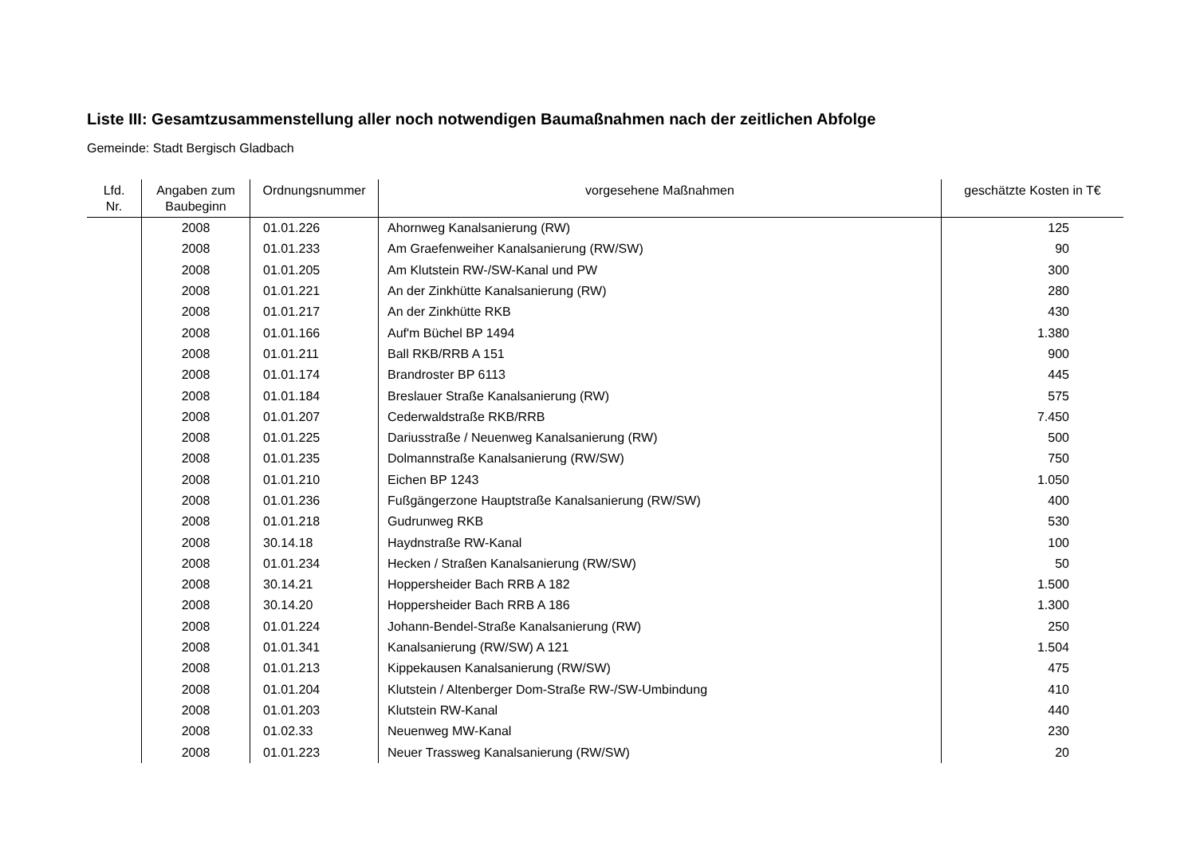Liste III: Gesamtzusammenstellung aller noch notwendigen Baumaßnahmen nach der zeitlichen Abfolge
Gemeinde: Stadt Bergisch Gladbach
| Lfd. Nr. | Angaben zum Baubeginn | Ordnungsnummer | vorgesehene Maßnahmen | geschätzte Kosten in T€ |
| --- | --- | --- | --- | --- |
| | 2008 | 01.01.226 | Ahornweg Kanalsanierung (RW) | 125 |
| | 2008 | 01.01.233 | Am Graefenweiher Kanalsanierung (RW/SW) | 90 |
| | 2008 | 01.01.205 | Am Klutstein RW-/SW-Kanal und PW | 300 |
| | 2008 | 01.01.221 | An der Zinkhütte Kanalsanierung (RW) | 280 |
| | 2008 | 01.01.217 | An der Zinkhütte RKB | 430 |
| | 2008 | 01.01.166 | Auf'm Büchel BP 1494 | 1.380 |
| | 2008 | 01.01.211 | Ball RKB/RRB A 151 | 900 |
| | 2008 | 01.01.174 | Brandroster BP 6113 | 445 |
| | 2008 | 01.01.184 | Breslauer Straße Kanalsanierung (RW) | 575 |
| | 2008 | 01.01.207 | Cederwaldstraße RKB/RRB | 7.450 |
| | 2008 | 01.01.225 | Dariusstraße / Neuenweg Kanalsanierung (RW) | 500 |
| | 2008 | 01.01.235 | Dolmannstraße Kanalsanierung (RW/SW) | 750 |
| | 2008 | 01.01.210 | Eichen BP 1243 | 1.050 |
| | 2008 | 01.01.236 | Fußgängerzone Hauptstraße Kanalsanierung (RW/SW) | 400 |
| | 2008 | 01.01.218 | Gudrunweg RKB | 530 |
| | 2008 | 30.14.18 | Haydnstraße RW-Kanal | 100 |
| | 2008 | 01.01.234 | Hecken / Straßen Kanalsanierung (RW/SW) | 50 |
| | 2008 | 30.14.21 | Hoppersheider Bach RRB A 182 | 1.500 |
| | 2008 | 30.14.20 | Hoppersheider Bach RRB A 186 | 1.300 |
| | 2008 | 01.01.224 | Johann-Bendel-Straße Kanalsanierung (RW) | 250 |
| | 2008 | 01.01.341 | Kanalsanierung (RW/SW) A 121 | 1.504 |
| | 2008 | 01.01.213 | Kippekausen Kanalsanierung (RW/SW) | 475 |
| | 2008 | 01.01.204 | Klutstein / Altenberger Dom-Straße RW-/SW-Umbindung | 410 |
| | 2008 | 01.01.203 | Klutstein RW-Kanal | 440 |
| | 2008 | 01.02.33 | Neuenweg MW-Kanal | 230 |
| | 2008 | 01.01.223 | Neuer Trassweg Kanalsanierung (RW/SW) | 20 |